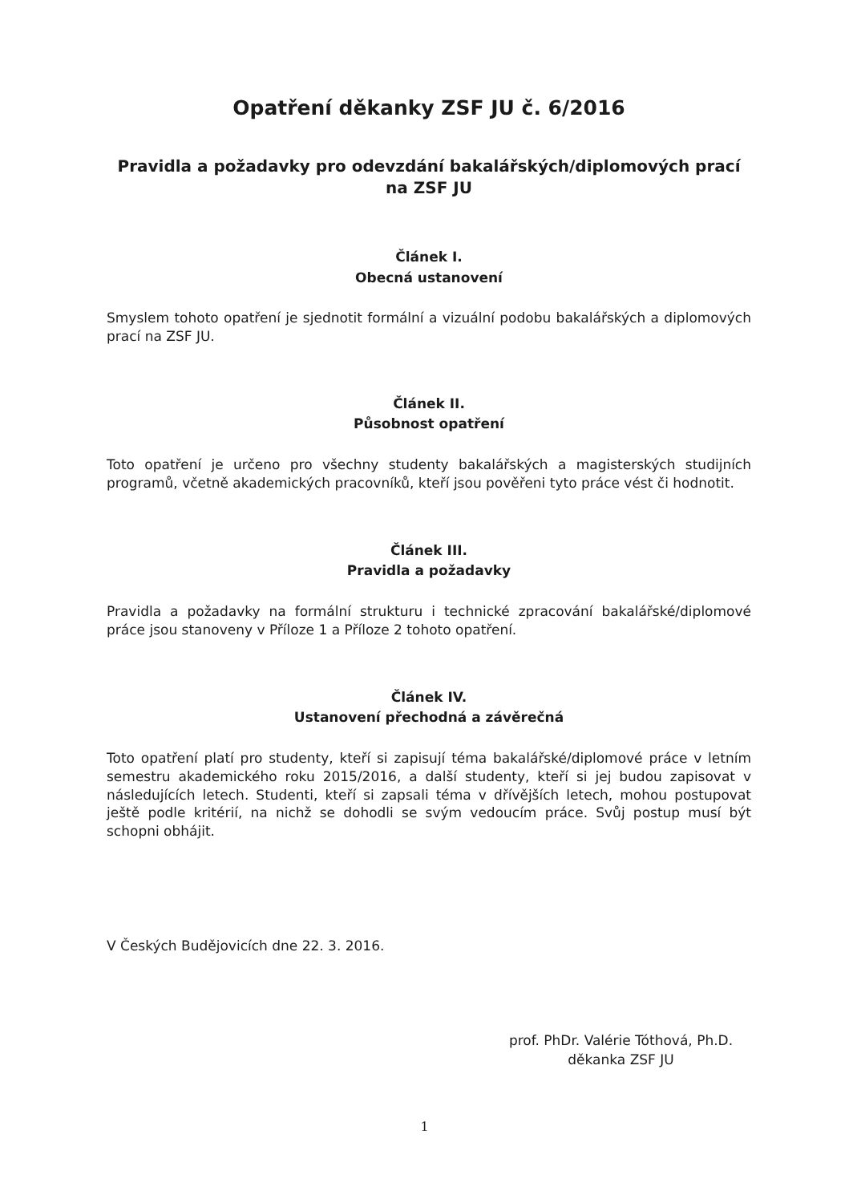Opatření děkanky ZSF JU č. 6/2016
Pravidla a požadavky pro odevzdání bakalářských/diplomových prací
na ZSF JU
Článek I.
Obecná ustanovení
Smyslem tohoto opatření je sjednotit formální a vizuální podobu bakalářských a diplomových prací na ZSF JU.
Článek II.
Působnost opatření
Toto opatření je určeno pro všechny studenty bakalářských a magisterských studijních programů, včetně akademických pracovníků, kteří jsou pověřeni tyto práce vést či hodnotit.
Článek III.
Pravidla a požadavky
Pravidla a požadavky na formální strukturu i technické zpracování bakalářské/diplomové práce jsou stanoveny v Příloze 1 a Příloze 2 tohoto opatření.
Článek IV.
Ustanovení přechodná a závěrečná
Toto opatření platí pro studenty, kteří si zapisují téma bakalářské/diplomové práce v letním semestru akademického roku 2015/2016, a další studenty, kteří si jej budou zapisovat v následujících letech. Studenti, kteří si zapsali téma v dřívějších letech, mohou postupovat ještě podle kritérií, na nichž se dohodli se svým vedoucím práce. Svůj postup musí být schopni obhájit.
V Českých Budějovicích dne 22. 3. 2016.
prof. PhDr. Valérie Tóthová, Ph.D.
děkanka ZSF JU
1